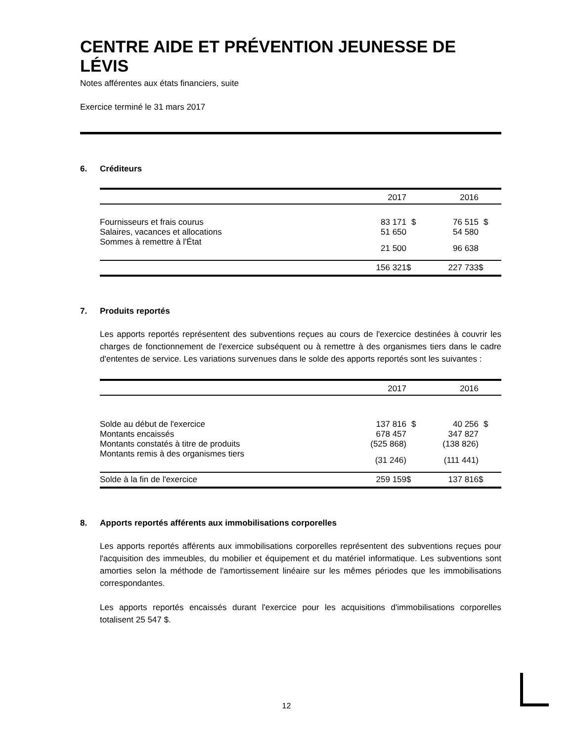CENTRE AIDE ET PRÉVENTION JEUNESSE DE LÉVIS
Notes afférentes aux états financiers, suite
Exercice terminé le 31 mars 2017
6. Créditeurs
| | 2017 | | 2016 | |
| --- | --- | --- | --- | --- |
| Fournisseurs et frais courus | 83 171 | $ | 76 515 | $ |
| Salaires, vacances et allocations | 51 650 | | 54 580 | |
| Sommes à remettre à l'État | 21 500 | | 96 638 | |
| | 156 321 | $ | 227 733 | $ |
7. Produits reportés
Les apports reportés représentent des subventions reçues au cours de l'exercice destinées à couvrir les charges de fonctionnement de l'exercice subséquent ou à remettre à des organismes tiers dans le cadre d'ententes de service. Les variations survenues dans le solde des apports reportés sont les suivantes :
| | 2017 | | 2016 | |
| --- | --- | --- | --- | --- |
| Solde au début de l'exercice | 137 816 | $ | 40 256 | $ |
| Montants encaissés | 678 457 | | 347 827 | |
| Montants constatés à titre de produits | (525 868) | | (138 826) | |
| Montants remis à des organismes tiers | (31 246) | | (111 441) | |
| Solde à la fin de l'exercice | 259 159 | $ | 137 816 | $ |
8. Apports reportés afférents aux immobilisations corporelles
Les apports reportés afférents aux immobilisations corporelles représentent des subventions reçues pour l'acquisition des immeubles, du mobilier et équipement et du matériel informatique. Les subventions sont amorties selon la méthode de l'amortissement linéaire sur les mêmes périodes que les immobilisations correspondantes.
Les apports reportés encaissés durant l'exercice pour les acquisitions d'immobilisations corporelles totalisent 25 547 $.
12